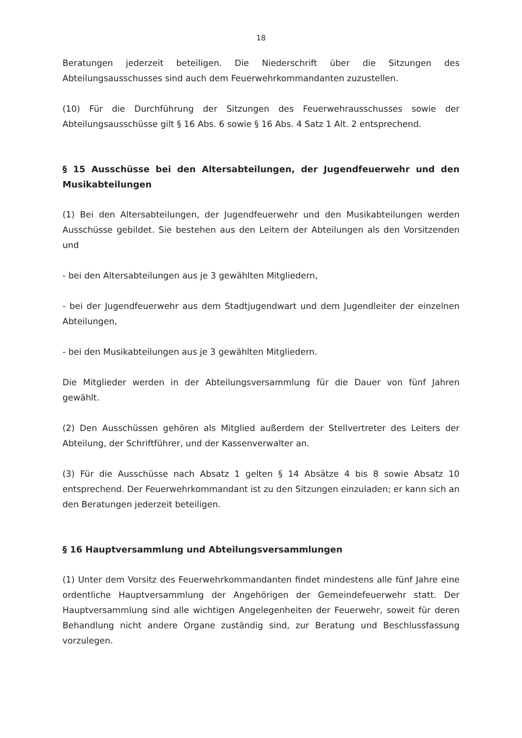18
Beratungen jederzeit beteiligen. Die Niederschrift über die Sitzungen des Abteilungsausschusses sind auch dem Feuerwehrkommandanten zuzustellen.
(10) Für die Durchführung der Sitzungen des Feuerwehrausschusses sowie der Abteilungsausschüsse gilt § 16 Abs. 6 sowie § 16 Abs. 4 Satz 1 Alt. 2 entsprechend.
§ 15 Ausschüsse bei den Altersabteilungen, der Jugendfeuerwehr und den Musikabteilungen
(1) Bei den Altersabteilungen, der Jugendfeuerwehr und den Musikabteilungen werden Ausschüsse gebildet. Sie bestehen aus den Leitern der Abteilungen als den Vorsitzenden und
- bei den Altersabteilungen aus je 3 gewählten Mitgliedern,
- bei der Jugendfeuerwehr aus dem Stadtjugendwart und dem Jugendleiter der einzelnen Abteilungen,
- bei den Musikabteilungen aus je 3 gewählten Mitgliedern.
Die Mitglieder werden in der Abteilungsversammlung für die Dauer von fünf Jahren gewählt.
(2) Den Ausschüssen gehören als Mitglied außerdem der Stellvertreter des Leiters der Abteilung, der Schriftführer, und der Kassenverwalter an.
(3) Für die Ausschüsse nach Absatz 1 gelten § 14 Absätze 4 bis 8 sowie Absatz 10 entsprechend. Der Feuerwehrkommandant ist zu den Sitzungen einzuladen; er kann sich an den Beratungen jederzeit beteiligen.
§ 16 Hauptversammlung und Abteilungsversammlungen
(1) Unter dem Vorsitz des Feuerwehrkommandanten findet mindestens alle fünf Jahre eine ordentliche Hauptversammlung der Angehörigen der Gemeindefeuerwehr statt. Der Hauptversammlung sind alle wichtigen Angelegenheiten der Feuerwehr, soweit für deren Behandlung nicht andere Organe zuständig sind, zur Beratung und Beschlussfassung vorzulegen.